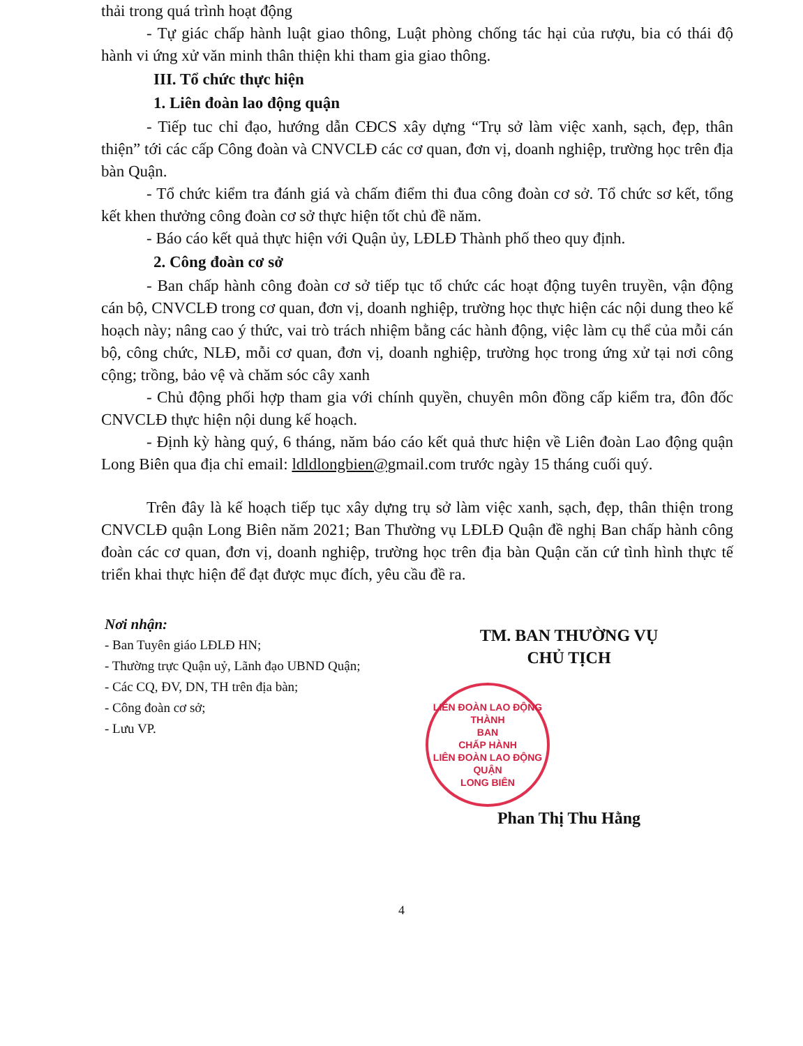thải trong quá trình hoạt động
- Tự giác chấp hành luật giao thông, Luật phòng chống tác hại của rượu, bia có thái độ hành vi ứng xử văn minh thân thiện khi tham gia giao thông.
III. Tổ chức thực hiện
1. Liên đoàn lao động quận
- Tiếp tuc chỉ đạo, hướng dẫn CĐCS xây dựng “Trụ sở làm việc xanh, sạch, đẹp, thân thiện” tới các cấp Công đoàn và CNVCLĐ các cơ quan, đơn vị, doanh nghiệp, trường học trên địa bàn Quận.
- Tổ chức kiểm tra đánh giá và chấm điểm thi đua công đoàn cơ sở. Tổ chức sơ kết, tổng kết khen thưởng công đoàn cơ sở thực hiện tốt chủ đề năm.
- Báo cáo kết quả thực hiện với Quận ủy, LĐLĐ Thành phố theo quy định.
2. Công đoàn cơ sở
- Ban chấp hành công đoàn cơ sở tiếp tục tổ chức các hoạt động tuyên truyền, vận động cán bộ, CNVCLĐ trong cơ quan, đơn vị, doanh nghiệp, trường học thực hiện các nội dung theo kế hoạch này; nâng cao ý thức, vai trò trách nhiệm bằng các hành động, việc làm cụ thể của mỗi cán bộ, công chức, NLĐ, mỗi cơ quan, đơn vị, doanh nghiệp, trường học trong ứng xử tại nơi công cộng; trồng, bảo vệ và chăm sóc cây xanh
- Chủ động phối hợp tham gia với chính quyền, chuyên môn đồng cấp kiểm tra, đôn đốc CNVCLĐ thực hiện nội dung kế hoạch.
- Định kỳ hàng quý, 6 tháng, năm báo cáo kết quả thưc hiện về Liên đoàn Lao động quận Long Biên qua địa chỉ email: ldldlongbien@gmail.com trước ngày 15 tháng cuối quý.
Trên đây là kế hoạch tiếp tục xây dựng trụ sở làm việc xanh, sạch, đẹp, thân thiện trong CNVCLĐ quận Long Biên năm 2021; Ban Thường vụ LĐLĐ Quận đề nghị Ban chấp hành công đoàn các cơ quan, đơn vị, doanh nghiệp, trường học trên địa bàn Quận căn cứ tình hình thực tế triển khai thực hiện để đạt được mục đích, yêu cầu đề ra.
Nơi nhận:
- Ban Tuyên giáo LĐLĐ HN;
- Thường trực Quận uỷ, Lãnh đạo UBND Quận;
- Các CQ, ĐV, DN, TH trên địa bàn;
- Công đoàn cơ sở;
- Lưu VP.
TM. BAN THƯỜNG VỤ
CHỦ TỊCH
LIÊN ĐOÀN LAO ĐỘNG THÀNH
BAN
CHẤP HÀNH
LIÊN ĐOÀN LAO ĐỘNG
QUẬN
LONG BIÊN
Phan Thị Thu Hằng
4